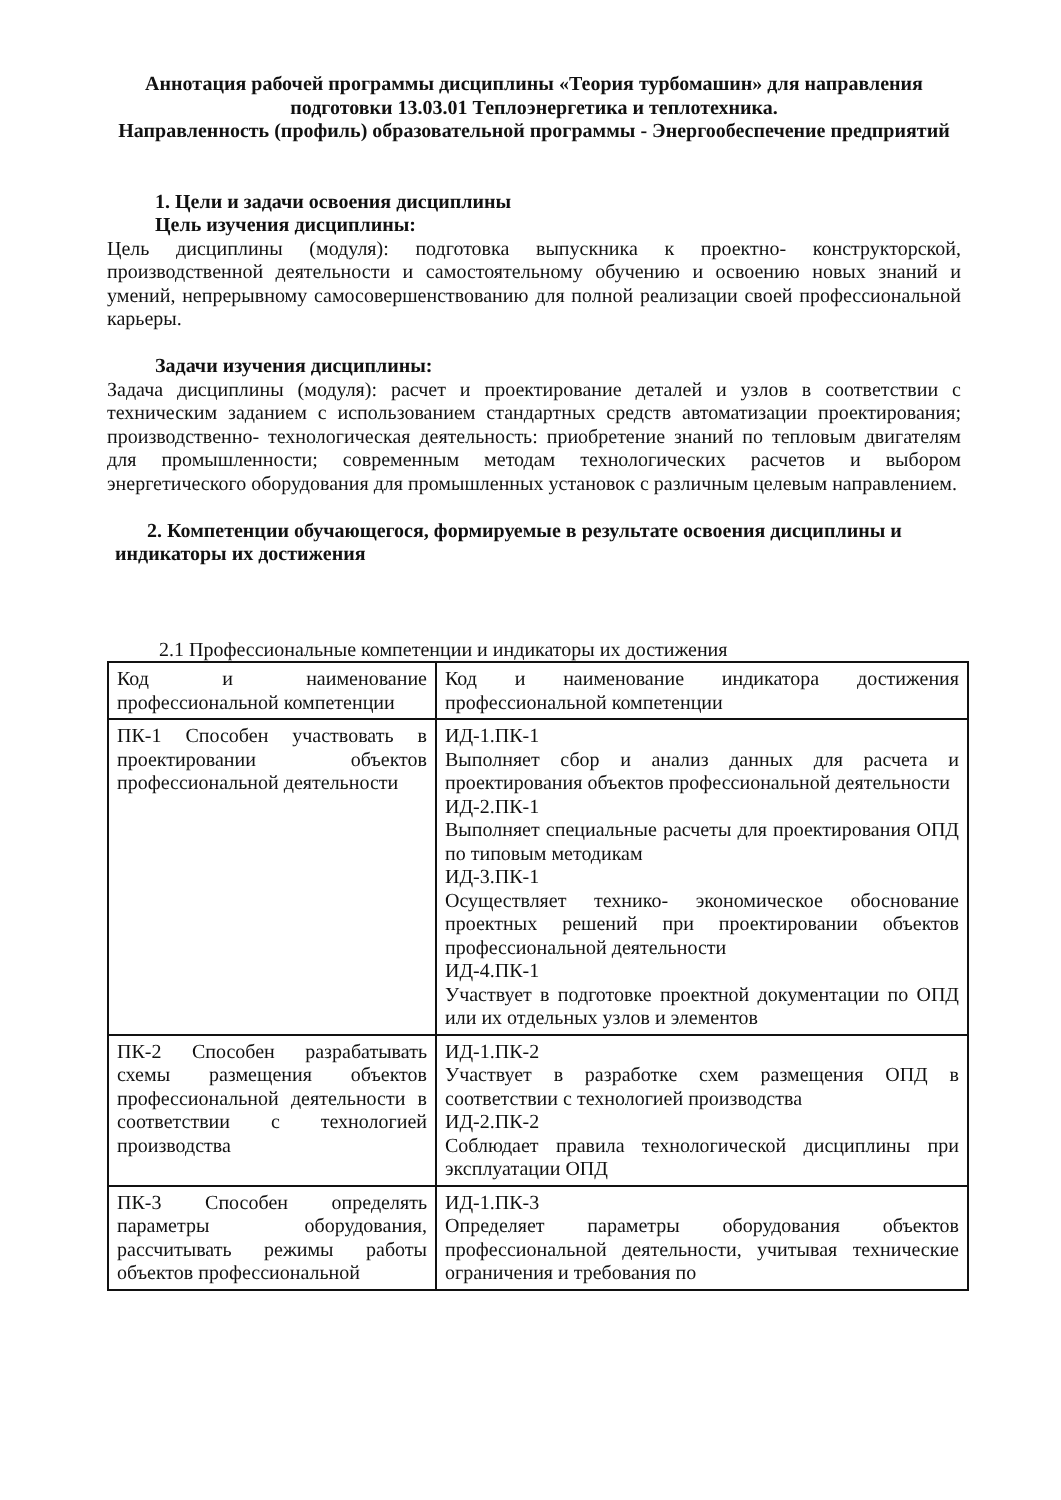Аннотация рабочей программы дисциплины «Теория турбомашин» для направления подготовки 13.03.01 Теплоэнергетика и теплотехника.
Направленность (профиль) образовательной программы - Энергообеспечение предприятий
1. Цели и задачи освоения дисциплины
Цель изучения дисциплины:
Цель дисциплины (модуля): подготовка выпускника к проектно- конструкторской, производственной деятельности и самостоятельному обучению и освоению новых знаний и умений, непрерывному самосовершенствованию для полной реализации своей профессиональной карьеры.
Задачи изучения дисциплины:
Задача дисциплины (модуля): расчет и проектирование деталей и узлов в соответствии с техническим заданием с использованием стандартных средств автоматизации проектирования; производственно- технологическая деятельность: приобретение знаний по тепловым двигателям для промышленности; современным методам технологических расчетов и выбором энергетического оборудования для промышленных установок с различным целевым направлением.
2. Компетенции обучающегося, формируемые в результате освоения дисциплины и
индикаторы их достижения
2.1 Профессиональные компетенции и индикаторы их достижения
| Код и наименование профессиональной компетенции | Код и наименование индикатора достижения профессиональной компетенции |
| ПК-1 Способен участвовать в проектировании объектов профессиональной деятельности | ИД-1.ПК-1 Выполняет сбор и анализ данных для расчета и проектирования объектов профессиональной деятельности ИД-2.ПК-1 Выполняет специальные расчеты для проектирования ОПД по типовым методикам ИД-3.ПК-1 Осуществляет технико- экономическое обоснование проектных решений при проектировании объектов профессиональной деятельности ИД-4.ПК-1 Участвует в подготовке проектной документации по ОПД или их отдельных узлов и элементов |
| ПК-2 Способен разрабатывать схемы размещения объектов профессиональной деятельности в соответствии с технологией производства | ИД-1.ПК-2 Участвует в разработке схем размещения ОПД в соответствии с технологией производства ИД-2.ПК-2 Соблюдает правила технологической дисциплины при эксплуатации ОПД |
| ПК-3 Способен определять параметры оборудования, рассчитывать режимы работы объектов профессиональной | ИД-1.ПК-3 Определяет параметры оборудования объектов профессиональной деятельности, учитывая технические ограничения и требования по |